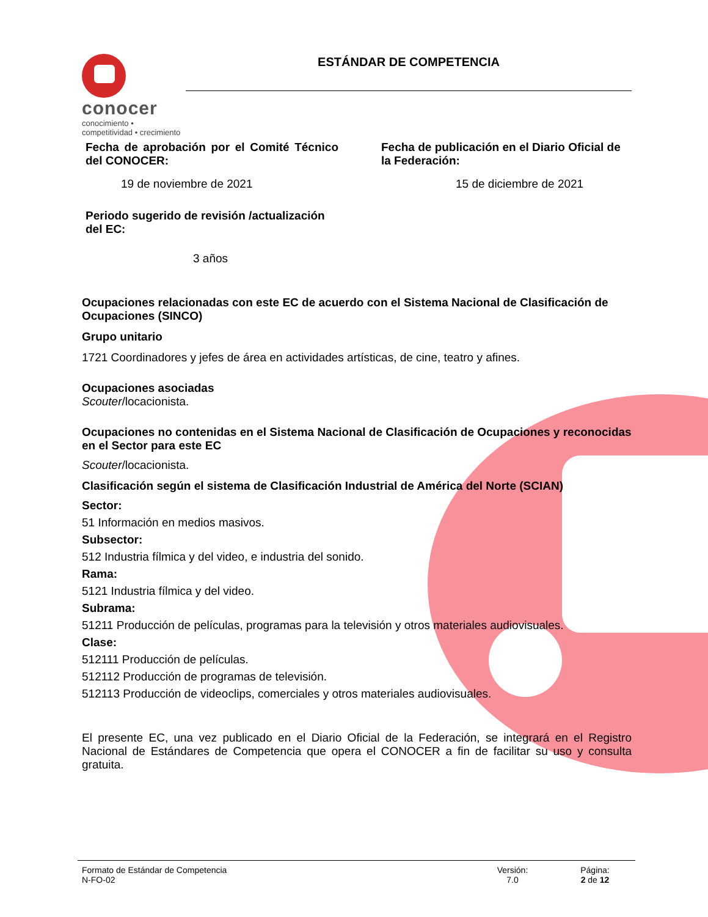conocer
conocimiento • competitividad • crecimiento
ESTÁNDAR DE COMPETENCIA
Fecha de aprobación por el Comité Técnico del CONOCER:
19 de noviembre de 2021
Fecha de publicación en el Diario Oficial de la Federación:
15 de diciembre de 2021
Periodo sugerido de revisión /actualización del EC:
3 años
Ocupaciones relacionadas con este EC de acuerdo con el Sistema Nacional de Clasificación de Ocupaciones (SINCO)
Grupo unitario
1721 Coordinadores y jefes de área en actividades artísticas, de cine, teatro y afines.
Ocupaciones asociadas
Scouter/locacionista.
Ocupaciones no contenidas en el Sistema Nacional de Clasificación de Ocupaciones y reconocidas en el Sector para este EC
Scouter/locacionista.
Clasificación según el sistema de Clasificación Industrial de América del Norte (SCIAN)
Sector:
51 Información en medios masivos.
Subsector:
512 Industria fílmica y del video, e industria del sonido.
Rama:
5121 Industria fílmica y del video.
Subrama:
51211 Producción de películas, programas para la televisión y otros materiales audiovisuales.
Clase:
512111 Producción de películas.
512112 Producción de programas de televisión.
512113 Producción de videoclips, comerciales y otros materiales audiovisuales.
El presente EC, una vez publicado en el Diario Oficial de la Federación, se integrará en el Registro Nacional de Estándares de Competencia que opera el CONOCER a fin de facilitar su uso y consulta gratuita.
Formato de Estándar de Competencia
N-FO-02
Versión:
7.0
Página:
2 de 12